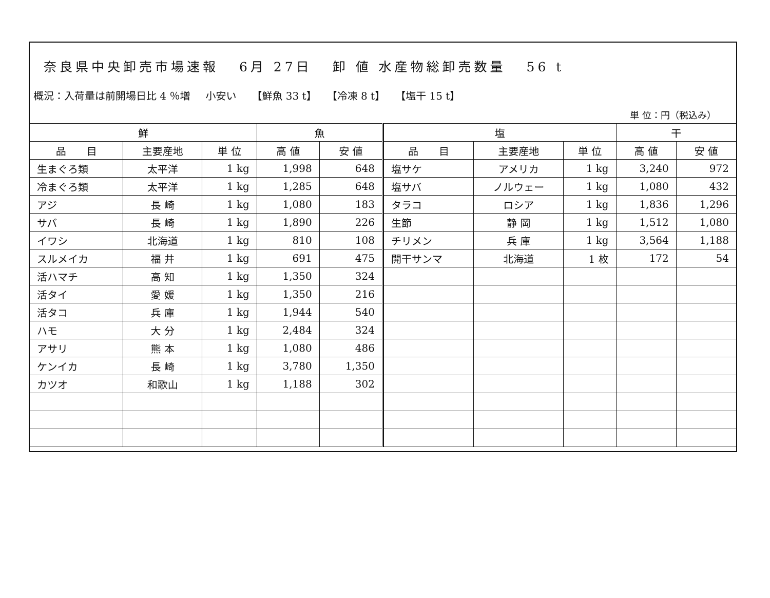奈良県中央卸売市場速報 6月 27日 卸 値 水産物総卸売数量 56 t
概況：入荷量は前開場日比 4 ％増 小安い 【鮮魚 33 t】 【冷凍 8 t】 【塩干 15 t】
単 位：円（税込み）
| 鮮 | | | 魚 | |
| --- | --- | --- | --- | --- |
| 品 目 | 主要産地 | 単 位 | 高 値 | 安 値 |
| 生まぐろ類 | 太平洋 | 1 kg | 1,998 | 648 |
| 冷まぐろ類 | 太平洋 | 1 kg | 1,285 | 648 |
| アジ | 長 崎 | 1 kg | 1,080 | 183 |
| サバ | 長 崎 | 1 kg | 1,890 | 226 |
| イワシ | 北海道 | 1 kg | 810 | 108 |
| スルメイカ | 福 井 | 1 kg | 691 | 475 |
| 活ハマチ | 高 知 | 1 kg | 1,350 | 324 |
| 活タイ | 愛 媛 | 1 kg | 1,350 | 216 |
| 活タコ | 兵 庫 | 1 kg | 1,944 | 540 |
| ハモ | 大 分 | 1 kg | 2,484 | 324 |
| アサリ | 熊 本 | 1 kg | 1,080 | 486 |
| ケンイカ | 長 崎 | 1 kg | 3,780 | 1,350 |
| カツオ | 和歌山 | 1 kg | 1,188 | 302 |
| 塩 | | | 干 | |
| --- | --- | --- | --- | --- |
| 品 目 | 主要産地 | 単 位 | 高 値 | 安 値 |
| 塩サケ | アメリカ | 1 kg | 3,240 | 972 |
| 塩サバ | ノルウェー | 1 kg | 1,080 | 432 |
| タラコ | ロシア | 1 kg | 1,836 | 1,296 |
| 生節 | 静 岡 | 1 kg | 1,512 | 1,080 |
| チリメン | 兵 庫 | 1 kg | 3,564 | 1,188 |
| 開干サンマ | 北海道 | 1 枚 | 172 | 54 |